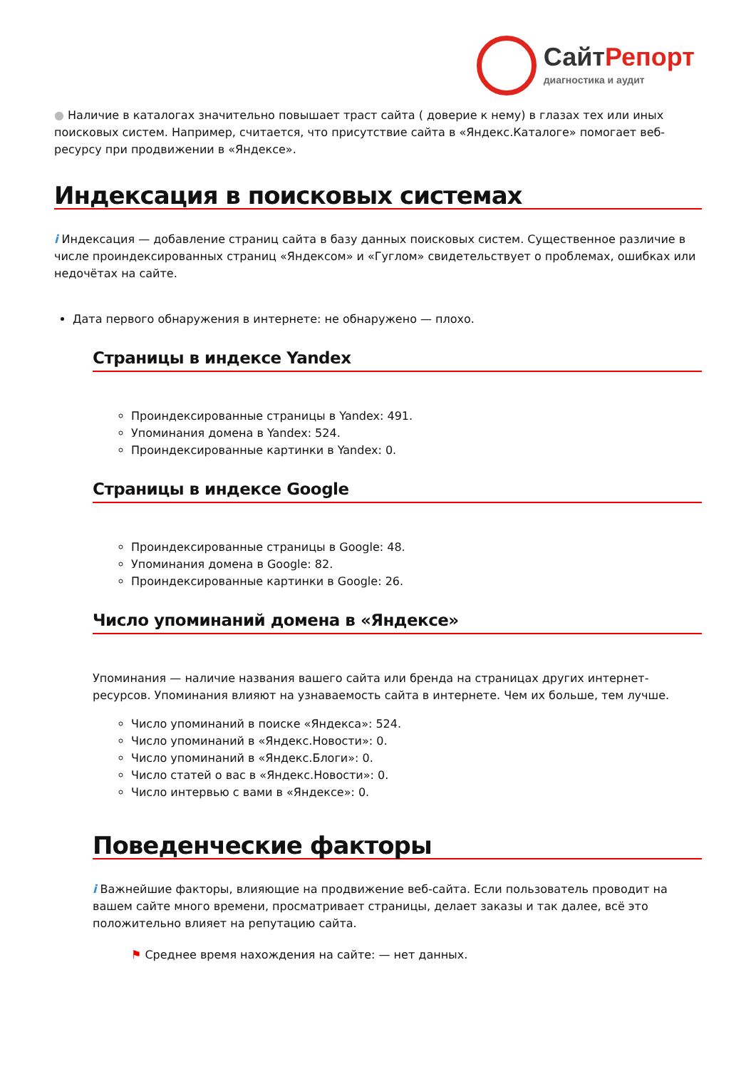Сайт Репорт
диагностика и аудит
● Наличие в каталогах значительно повышает траст сайта ( доверие к нему) в глазах тех или иных поисковых систем. Например, считается, что присутствие сайта в «Яндекс.Каталоге» помогает веб-ресурсу при продвижении в «Яндексе».
Индексация в поисковых системах
i Индексация — добавление страниц сайта в базу данных поисковых систем. Существенное различие в числе проиндексированных страниц «Яндексом» и «Гуглом» свидетельствует о проблемах, ошибках или недочётах на сайте.
Дата первого обнаружения в интернете: не обнаружено — плохо.
Страницы в индексе Yandex
Проиндексированные страницы в Yandex: 491.
Упоминания домена в Yandex: 524.
Проиндексированные картинки в Yandex: 0.
Страницы в индексе Google
Проиндексированные страницы в Google: 48.
Упоминания домена в Google: 82.
Проиндексированные картинки в Google: 26.
Число упоминаний домена в «Яндексе»
Упоминания — наличие названия вашего сайта или бренда на страницах других интернет-ресурсов. Упоминания влияют на узнаваемость сайта в интернете. Чем их больше, тем лучше.
Число упоминаний в поиске «Яндекса»: 524.
Число упоминаний в «Яндекс.Новости»: 0.
Число упоминаний в «Яндекс.Блоги»: 0.
Число статей о вас в «Яндекс.Новости»: 0.
Число интервью с вами в «Яндексе»: 0.
Поведенческие факторы
i Важнейшие факторы, влияющие на продвижение веб-сайта. Если пользователь проводит на вашем сайте много времени, просматривает страницы, делает заказы и так далее, всё это положительно влияет на репутацию сайта.
⚑ Среднее время нахождения на сайте: — нет данных.